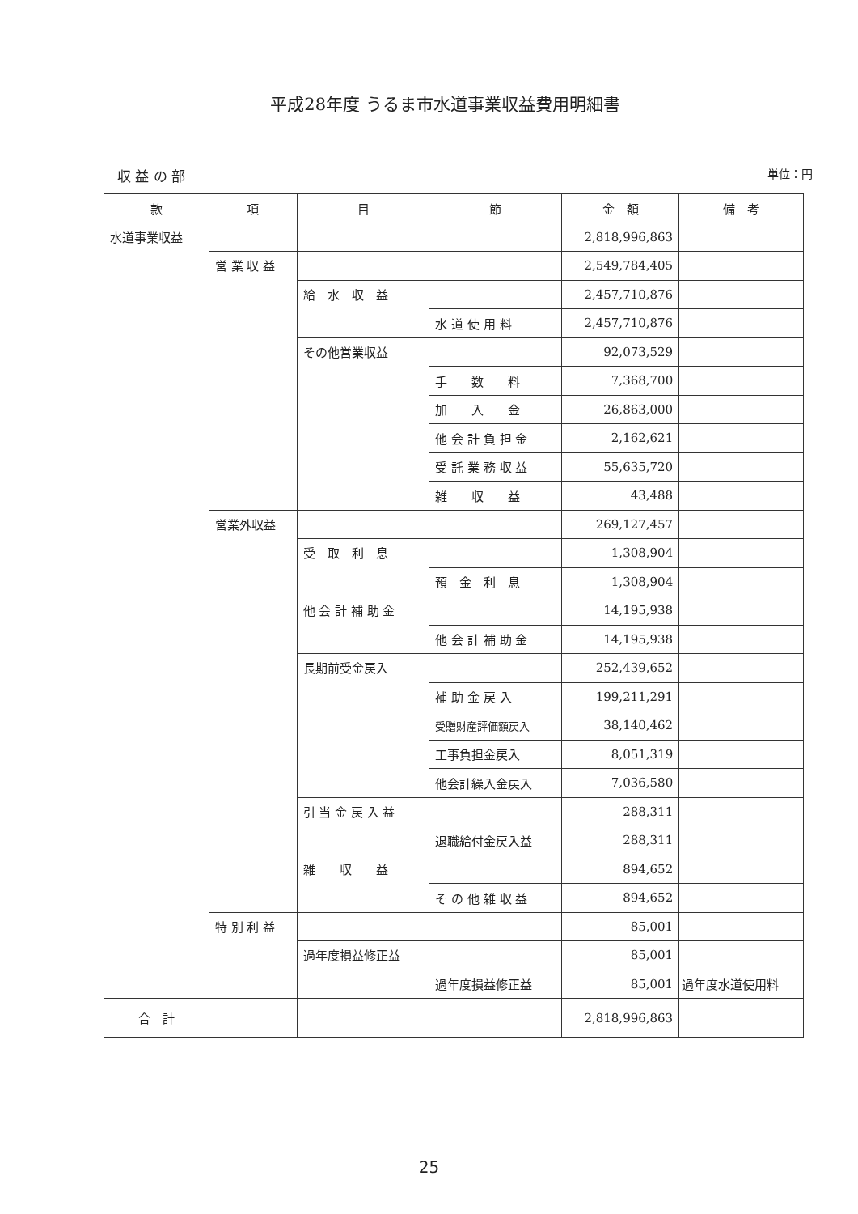平成28年度 うるま市水道事業収益費用明細書
収 益 の 部 単位：円
| 款 | 項 | 目 | 節 | 金 額 | 備 考 |
| --- | --- | --- | --- | --- | --- |
| 水道事業収益 | | | | 2,818,996,863 | |
| | 営 業 収 益 | | | 2,549,784,405 | |
| | | 給 水 収 益 | | 2,457,710,876 | |
| | | | 水 道 使 用 料 | 2,457,710,876 | |
| | | その他営業収益 | | 92,073,529 | |
| | | | 手 数 料 | 7,368,700 | |
| | | | 加 入 金 | 26,863,000 | |
| | | | 他 会 計 負 担 金 | 2,162,621 | |
| | | | 受 託 業 務 収 益 | 55,635,720 | |
| | | | 雑 収 益 | 43,488 | |
| | 営業外収益 | | | 269,127,457 | |
| | | 受 取 利 息 | | 1,308,904 | |
| | | | 預 金 利 息 | 1,308,904 | |
| | | 他 会 計 補 助 金 | | 14,195,938 | |
| | | | 他 会 計 補 助 金 | 14,195,938 | |
| | | 長期前受金戻入 | | 252,439,652 | |
| | | | 補 助 金 戻 入 | 199,211,291 | |
| | | | 受贈財産評価額戻入 | 38,140,462 | |
| | | | 工事負担金戻入 | 8,051,319 | |
| | | | 他会計繰入金戻入 | 7,036,580 | |
| | | 引 当 金 戻 入 益 | | 288,311 | |
| | | | 退職給付金戻入益 | 288,311 | |
| | | 雑 収 益 | | 894,652 | |
| | | | そ の 他 雑 収 益 | 894,652 | |
| | 特 別 利 益 | | | 85,001 | |
| | | 過年度損益修正益 | | 85,001 | |
| | | | 過年度損益修正益 | 85,001 | 過年度水道使用料 |
| 合 計 | | | | 2,818,996,863 | |
25